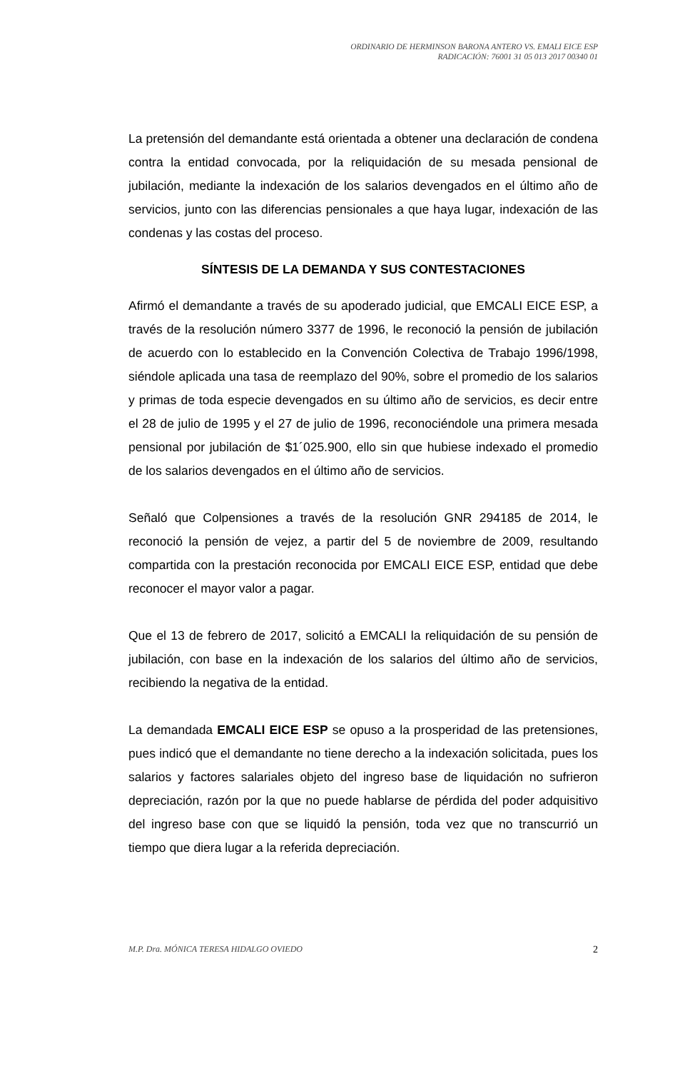ORDINARIO DE HERMINSON BARONA ANTERO VS. EMALI EICE ESP
RADICACIÓN: 76001 31 05 013 2017 00340 01
La pretensión del demandante está orientada a obtener una declaración de condena contra la entidad convocada, por la reliquidación de su mesada pensional de jubilación, mediante la indexación de los salarios devengados en el último año de servicios, junto con las diferencias pensionales a que haya lugar, indexación de las condenas y las costas del proceso.
SÍNTESIS DE LA DEMANDA Y SUS CONTESTACIONES
Afirmó el demandante a través de su apoderado judicial, que EMCALI EICE ESP, a través de la resolución número 3377 de 1996, le reconoció la pensión de jubilación de acuerdo con lo establecido en la Convención Colectiva de Trabajo 1996/1998, siéndole aplicada una tasa de reemplazo del 90%, sobre el promedio de los salarios y primas de toda especie devengados en su último año de servicios, es decir entre el 28 de julio de 1995 y el 27 de julio de 1996, reconociéndole una primera mesada pensional por jubilación de $1´025.900, ello sin que hubiese indexado el promedio de los salarios devengados en el último año de servicios.
Señaló que Colpensiones a través de la resolución GNR 294185 de 2014, le reconoció la pensión de vejez, a partir del 5 de noviembre de 2009, resultando compartida con la prestación reconocida por EMCALI EICE ESP, entidad que debe reconocer el mayor valor a pagar.
Que el 13 de febrero de 2017, solicitó a EMCALI la reliquidación de su pensión de jubilación, con base en la indexación de los salarios del último año de servicios, recibiendo la negativa de la entidad.
La demandada EMCALI EICE ESP se opuso a la prosperidad de las pretensiones, pues indicó que el demandante no tiene derecho a la indexación solicitada, pues los salarios y factores salariales objeto del ingreso base de liquidación no sufrieron depreciación, razón por la que no puede hablarse de pérdida del poder adquisitivo del ingreso base con que se liquidó la pensión, toda vez que no transcurrió un tiempo que diera lugar a la referida depreciación.
M.P. Dra. MÓNICA TERESA HIDALGO OVIEDO 2